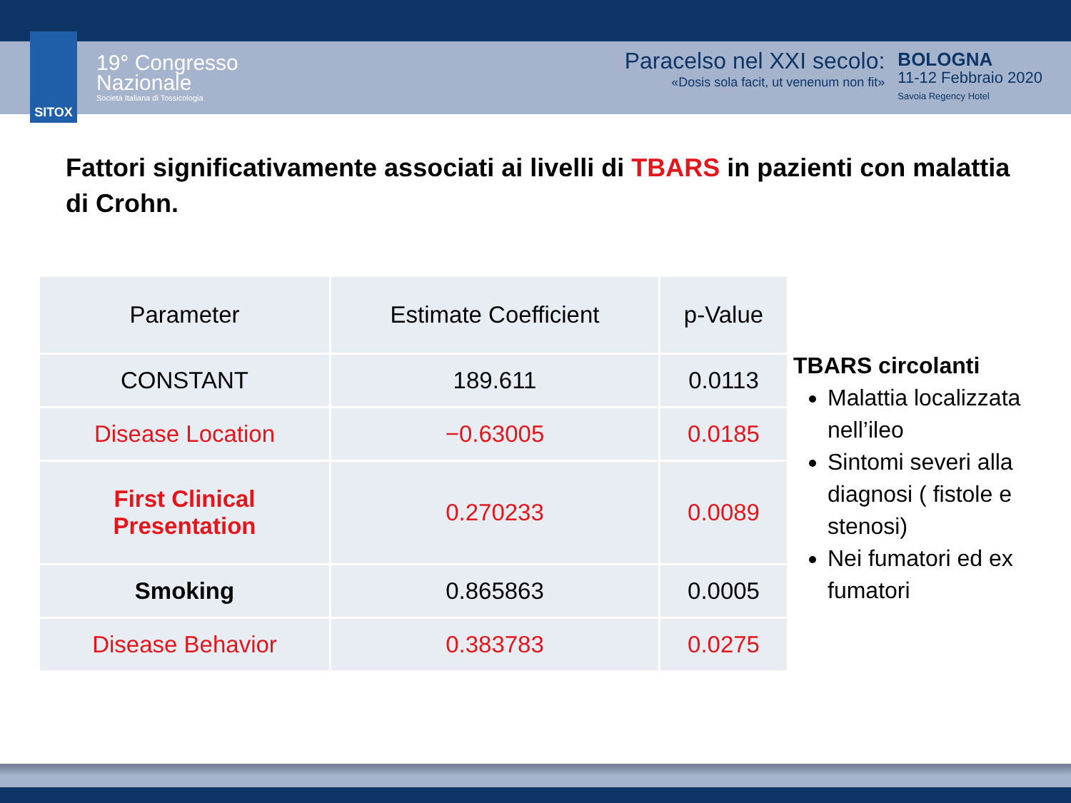SITOX
19° Congresso
Nazionale
Società Italiana di Tossicologia
Paracelso nel XXI secolo:
«Dosis sola facit, ut venenum non fit»
BOLOGNA
11-12 Febbraio 2020
Savoia Regency Hotel
Fattori significativamente associati ai livelli di TBARS in pazienti con malattia di Crohn.
| Parameter | Estimate Coefficient | p-Value |
| --- | --- | --- |
| CONSTANT | 189.611 | 0.0113 |
| Disease Location | −0.63005 | 0.0185 |
| First Clinical Presentation | 0.270233 | 0.0089 |
| Smoking | 0.865863 | 0.0005 |
| Disease Behavior | 0.383783 | 0.0275 |
TBARS circolanti
Malattia localizzata nell’ileo
Sintomi severi alla diagnosi ( fistole e stenosi)
Nei fumatori ed ex fumatori